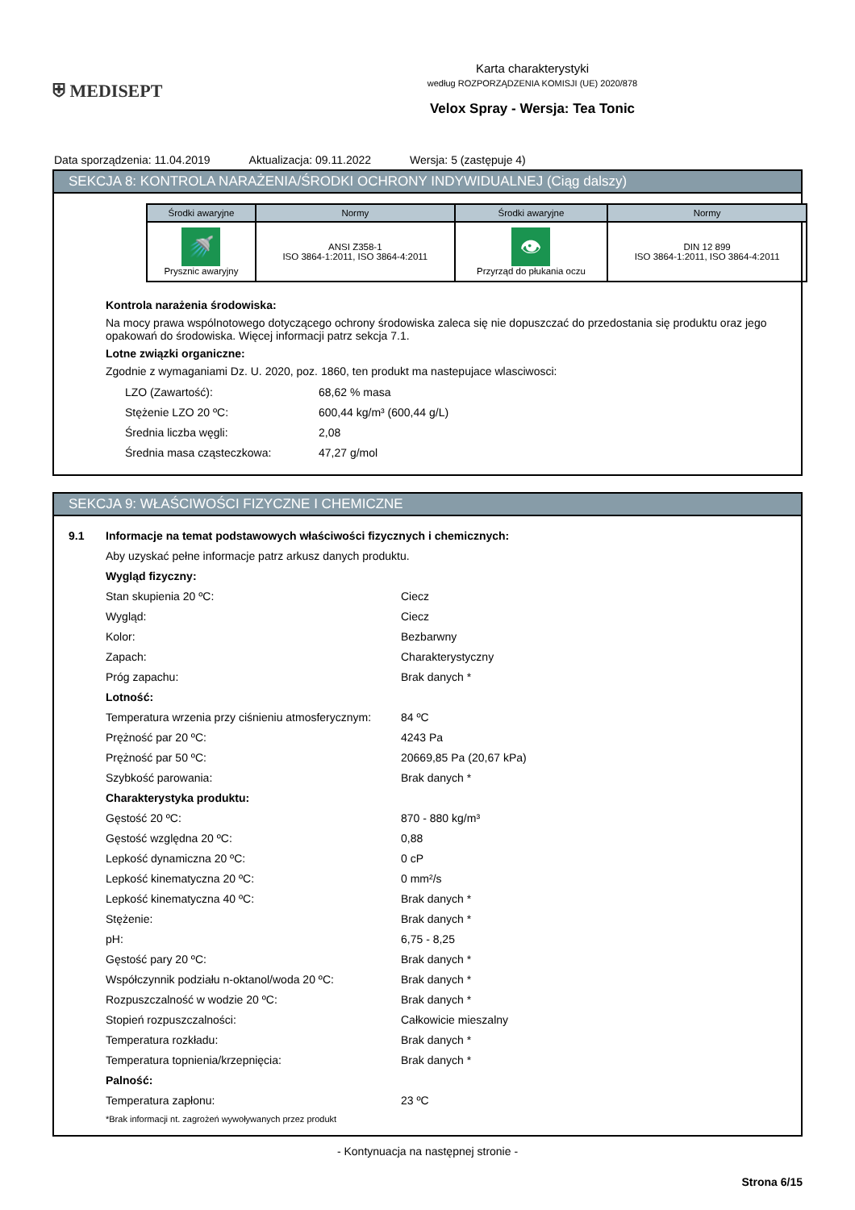⛨ MEDISEPT
Karta charakterystyki
według ROZPORZĄDZENIA KOMISJI (UE) 2020/878
Velox Spray - Wersja: Tea Tonic
Data sporządzenia: 11.04.2019 Aktualizacja: 09.11.2022 Wersja: 5 (zastępuje 4)
SEKCJA 8: KONTROLA NARAŻENIA/ŚRODKI OCHRONY INDYWIDUALNEJ (Ciąg dalszy)
| Środki awaryjne | Normy | Środki awaryjne | Normy |
| --- | --- | --- | --- |
| 🚿 Prysznic awaryjny | ANSI Z358-1 ISO 3864-1:2011, ISO 3864-4:2011 | 👁 Przyrząd do płukania oczu | DIN 12 899 ISO 3864-1:2011, ISO 3864-4:2011 |
Kontrola narażenia środowiska:
Na mocy prawa wspólnotowego dotyczącego ochrony środowiska zaleca się nie dopuszczać do przedostania się produktu oraz jego opakowań do środowiska. Więcej informacji patrz sekcja 7.1.
Lotne związki organiczne:
Zgodnie z wymaganiami Dz. U. 2020, poz. 1860, ten produkt ma nastepujace wlasciwosci:
LZO (Zawartość): 68,62 % masa
Stężenie LZO 20 ºC: 600,44 kg/m³ (600,44 g/L)
Średnia liczba węgli: 2,08
Średnia masa cząsteczkowa: 47,27 g/mol
SEKCJA 9: WŁAŚCIWOŚCI FIZYCZNE I CHEMICZNE
9.1 Informacje na temat podstawowych właściwości fizycznych i chemicznych:
Aby uzyskać pełne informacje patrz arkusz danych produktu.
Wygląd fizyczny:
Stan skupienia 20 ºC: Ciecz
Wygląd: Ciecz
Kolor: Bezbarwny
Zapach: Charakterystyczny
Próg zapachu: Brak danych *
Lotność:
Temperatura wrzenia przy ciśnieniu atmosferycznym: 84 ºC
Prężność par 20 ºC: 4243 Pa
Prężność par 50 ºC: 20669,85 Pa (20,67 kPa)
Szybkość parowania: Brak danych *
Charakterystyka produktu:
Gęstość 20 ºC: 870 - 880 kg/m³
Gęstość względna 20 ºC: 0,88
Lepkość dynamiczna 20 ºC: 0 cP
Lepkość kinematyczna 20 ºC: 0 mm²/s
Lepkość kinematyczna 40 ºC: Brak danych *
Stężenie: Brak danych *
pH: 6,75 - 8,25
Gęstość pary 20 ºC: Brak danych *
Współczynnik podziału n-oktanol/woda 20 ºC: Brak danych *
Rozpuszczalność w wodzie 20 ºC: Brak danych *
Stopień rozpuszczalności: Całkowicie mieszalny
Temperatura rozkładu: Brak danych *
Temperatura topnienia/krzepnięcia: Brak danych *
Palność:
Temperatura zapłonu: 23 ºC
*Brak informacji nt. zagrożeń wywoływanych przez produkt
- Kontynuacja na następnej stronie -
Strona 6/15